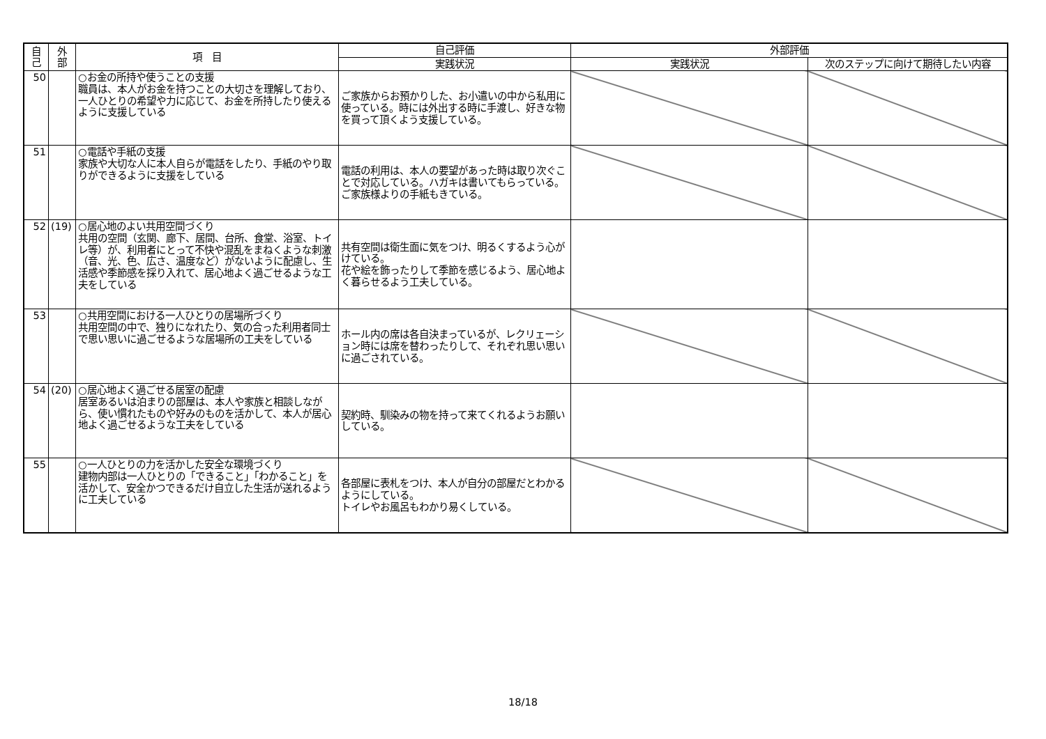| 自 己 | 外 部 | 項 目 | 自己評価 | 外部評価 | |
| --- | --- | --- | --- | --- | --- |
| | | | 実践状況 | 実践状況 | 次のステップに向けて期待したい内容 |
| 50 | | ○お金の所持や使うことの支援 職員は、本人がお金を持つことの大切さを理解しており、一人ひとりの希望や力に応じて、お金を所持したり使えるように支援している | ご家族からお預かりした、お小遣いの中から私用に使っている。時には外出する時に手渡し、好きな物を買って頂くよう支援している。 | | |
| 51 | | ○電話や手紙の支援 家族や大切な人に本人自らが電話をしたり、手紙のやり取りができるように支援をしている | 電話の利用は、本人の要望があった時は取り次ぐことで対応している。ハガキは書いてもらっている。ご家族様よりの手紙もきている。 | | |
| 52 | (19) | ○居心地のよい共用空間づくり 共用の空間（玄関、廊下、居間、台所、食堂、浴室、トイレ等）が、利用者にとって不快や混乱をまねくような刺激（音、光、色、広さ、温度など）がないように配慮し、生活感や季節感を採り入れて、居心地よく過ごせるような工夫をしている | 共有空間は衛生面に気をつけ、明るくするよう心がけている。 花や絵を飾ったりして季節を感じるよう、居心地よく暮らせるよう工夫している。 | | |
| 53 | | ○共用空間における一人ひとりの居場所づくり 共用空間の中で、独りになれたり、気の合った利用者同士で思い思いに過ごせるような居場所の工夫をしている | ホール内の席は各自決まっているが、レクリェーション時には席を替わったりして、それぞれ思い思いに過ごされている。 | | |
| 54 | (20) | ○居心地よく過ごせる居室の配慮 居室あるいは泊まりの部屋は、本人や家族と相談しながら、使い慣れたものや好みのものを活かして、本人が居心地よく過ごせるような工夫をしている | 契約時、馴染みの物を持って来てくれるようお願いしている。 | | |
| 55 | | ○一人ひとりの力を活かした安全な環境づくり 建物内部は一人ひとりの「できること」「わかること」を活かして、安全かつできるだけ自立した生活が送れるように工夫している | 各部屋に表札をつけ、本人が自分の部屋だとわかるようにしている。 トイレやお風呂もわかり易くしている。 | | |
18/18